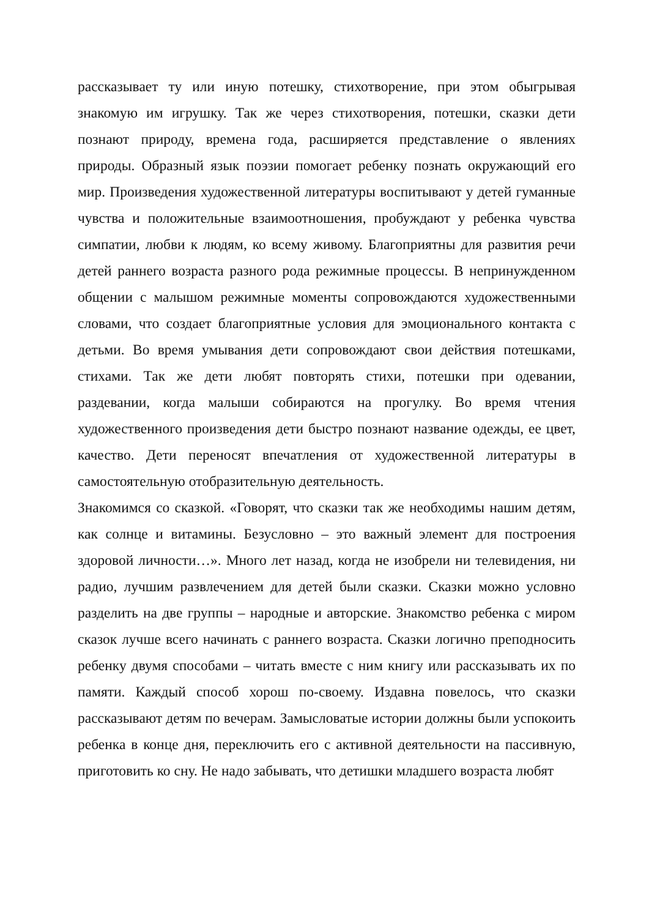рассказывает ту или иную потешку, стихотворение, при этом обыгрывая знакомую им игрушку. Так же через стихотворения, потешки, сказки дети познают природу, времена года, расширяется представление о явлениях природы. Образный язык поэзии помогает ребенку познать окружающий его мир. Произведения художественной литературы воспитывают у детей гуманные чувства и положительные взаимоотношения, пробуждают у ребенка чувства симпатии, любви к людям, ко всему живому. Благоприятны для развития речи детей раннего возраста разного рода режимные процессы. В непринужденном общении с малышом режимные моменты сопровождаются художественными словами, что создает благоприятные условия для эмоционального контакта с детьми. Во время умывания дети сопровождают свои действия потешками, стихами. Так же дети любят повторять стихи, потешки при одевании, раздевании, когда малыши собираются на прогулку. Во время чтения художественного произведения дети быстро познают название одежды, ее цвет, качество. Дети переносят впечатления от художественной литературы в самостоятельную отобразительную деятельность.
Знакомимся со сказкой. «Говорят, что сказки так же необходимы нашим детям, как солнце и витамины. Безусловно – это важный элемент для построения здоровой личности…». Много лет назад, когда не изобрели ни телевидения, ни радио, лучшим развлечением для детей были сказки. Сказки можно условно разделить на две группы – народные и авторские. Знакомство ребенка с миром сказок лучше всего начинать с раннего возраста. Сказки логично преподносить ребенку двумя способами – читать вместе с ним книгу или рассказывать их по памяти. Каждый способ хорош по-своему. Издавна повелось, что сказки рассказывают детям по вечерам. Замысловатые истории должны были успокоить ребенка в конце дня, переключить его с активной деятельности на пассивную, приготовить ко сну. Не надо забывать, что детишки младшего возраста любят